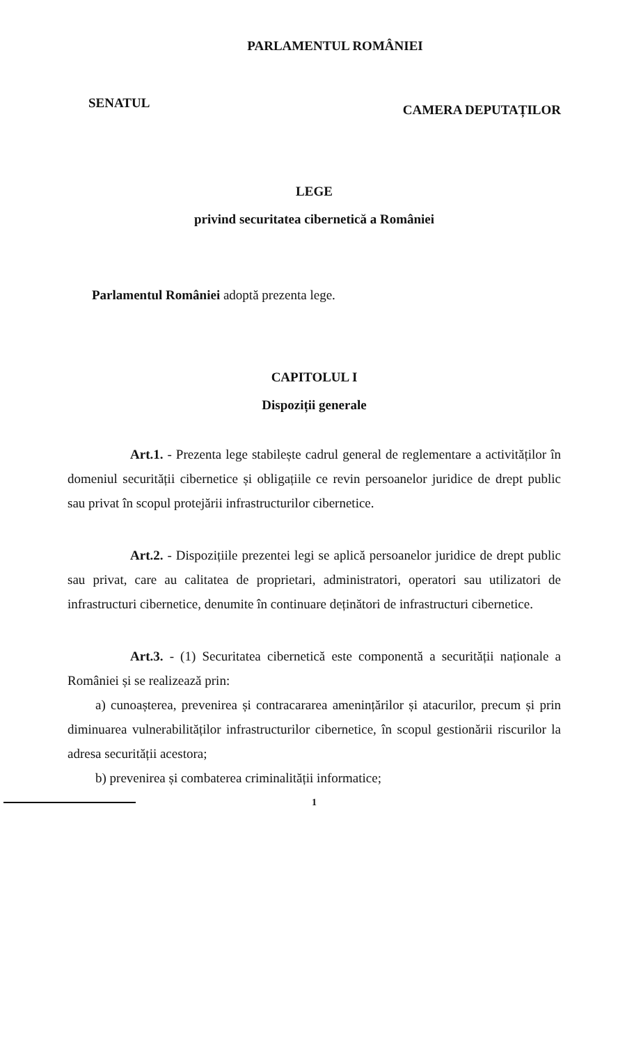PARLAMENTUL ROMÂNIEI
SENATUL CAMERA DEPUTAȚILOR
LEGE
privind securitatea cibernetică a României
Parlamentul României adoptă prezenta lege.
CAPITOLUL I
Dispoziții generale
Art.1. - Prezenta lege stabilește cadrul general de reglementare a activităților în domeniul securității cibernetice și obligațiile ce revin persoanelor juridice de drept public sau privat în scopul protejării infrastructurilor cibernetice.
Art.2. - Dispozițiile prezentei legi se aplică persoanelor juridice de drept public sau privat, care au calitatea de proprietari, administratori, operatori sau utilizatori de infrastructuri cibernetice, denumite în continuare deținători de infrastructuri cibernetice.
Art.3. - (1) Securitatea cibernetică este componentă a securității naționale a României și se realizează prin:
a) cunoașterea, prevenirea și contracararea amenințărilor și atacurilor, precum și prin diminuarea vulnerabilităților infrastructurilor cibernetice, în scopul gestionării riscurilor la adresa securității acestora;
b) prevenirea și combaterea criminalității informatice;
1